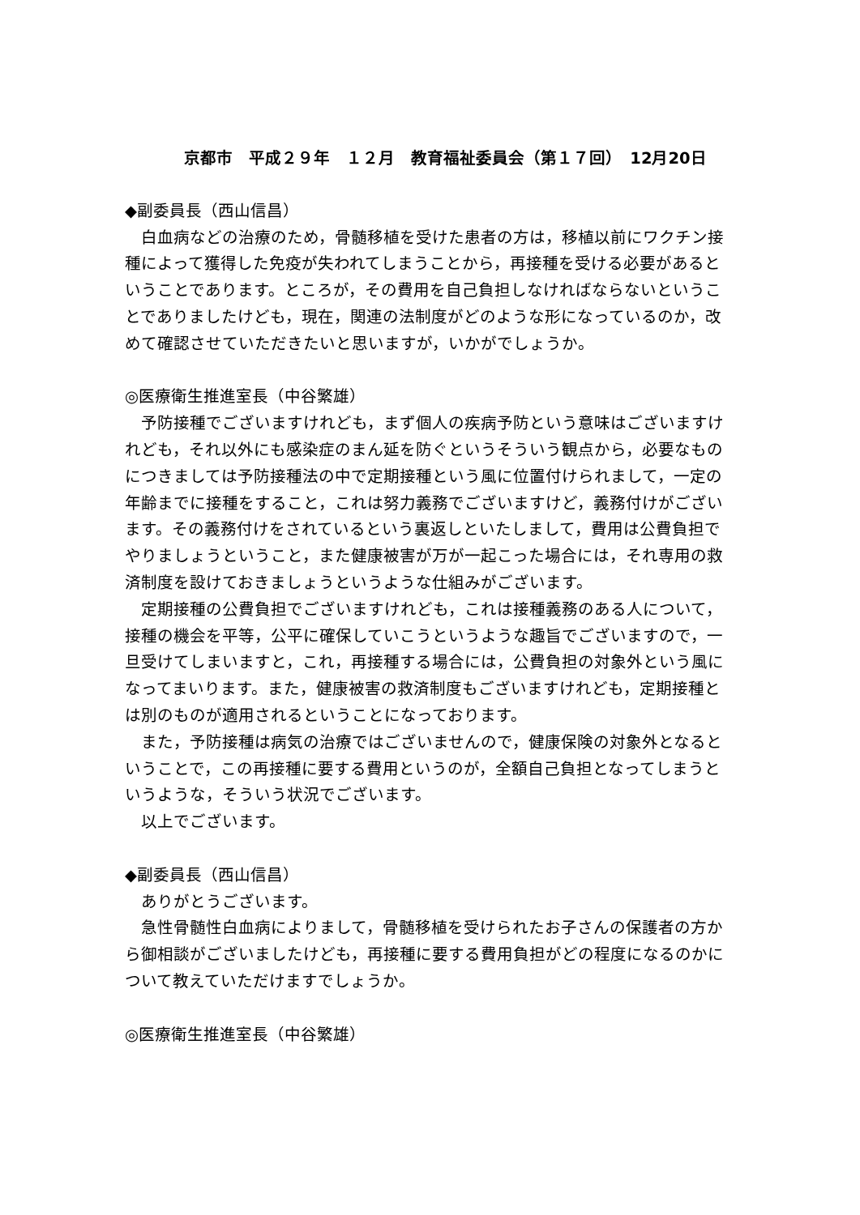京都市　平成２９年　１２月　教育福祉委員会（第１７回）　12月20日
◆副委員長（西山信昌）
白血病などの治療のため，骨髄移植を受けた患者の方は，移植以前にワクチン接種によって獲得した免疫が失われてしまうことから，再接種を受ける必要があるということであります。ところが，その費用を自己負担しなければならないということでありましたけども，現在，関連の法制度がどのような形になっているのか，改めて確認させていただきたいと思いますが，いかがでしょうか。
◎医療衛生推進室長（中谷繁雄）
予防接種でございますけれども，まず個人の疾病予防という意味はございますけれども，それ以外にも感染症のまん延を防ぐというそういう観点から，必要なものにつきましては予防接種法の中で定期接種という風に位置付けられまして，一定の年齢までに接種をすること，これは努力義務でございますけど，義務付けがございます。その義務付けをされているという裏返しといたしまして，費用は公費負担でやりましょうということ，また健康被害が万が一起こった場合には，それ専用の救済制度を設けておきましょうというような仕組みがございます。
定期接種の公費負担でございますけれども，これは接種義務のある人について，接種の機会を平等，公平に確保していこうというような趣旨でございますので，一旦受けてしまいますと，これ，再接種する場合には，公費負担の対象外という風になってまいります。また，健康被害の救済制度もございますけれども，定期接種とは別のものが適用されるということになっております。
また，予防接種は病気の治療ではございませんので，健康保険の対象外となるということで，この再接種に要する費用というのが，全額自己負担となってしまうというような，そういう状況でございます。
以上でございます。
◆副委員長（西山信昌）
ありがとうございます。
急性骨髄性白血病によりまして，骨髄移植を受けられたお子さんの保護者の方から御相談がございましたけども，再接種に要する費用負担がどの程度になるのかについて教えていただけますでしょうか。
◎医療衛生推進室長（中谷繁雄）